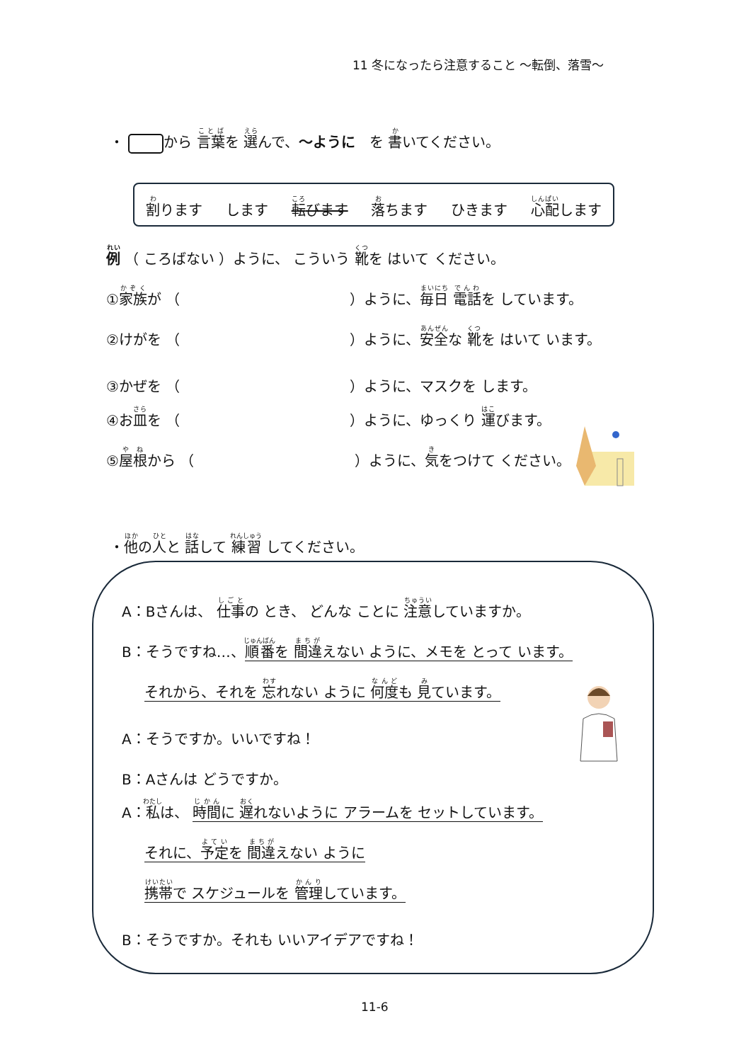11 冬になったら注意すること ～転倒、落雪～
・ から 言葉を 選んで、～ように　を 書いてください。
割ります します 転びます 落ちます ひきます 心配します
例 （ ころばない ）ように、 こういう 靴を はいて ください。
①家族が （　　　　　　　　　　　　）ように、毎日 電話を しています。
②けがを （　　　　　　　　　　　　）ように、安全な 靴を はいて います。
③かぜを （　　　　　　　　　　　　）ように、マスクを します。
④お皿を （　　　　　　　　　　　　）ように、ゆっくり 運びます。
⑤屋根から （　　　　　　　　　　　 ）ように、気をつけて ください。
・他の人と 話して 練習 してください。
A：Bさんは、 仕事の とき、 どんな ことに 注意していますか。
B：そうですね…、順番を 間違えない ように、メモを とって います。
それから、それを 忘れない ように 何度も 見ています。
A：そうですか。いいですね！
B：Aさんは どうですか。
A：私は、 時間に 遅れないように アラームを セットしています。
それに、予定を 間違えない ように
携帯で スケジュールを 管理しています。
B：そうですか。それも いいアイデアですね！
11-6